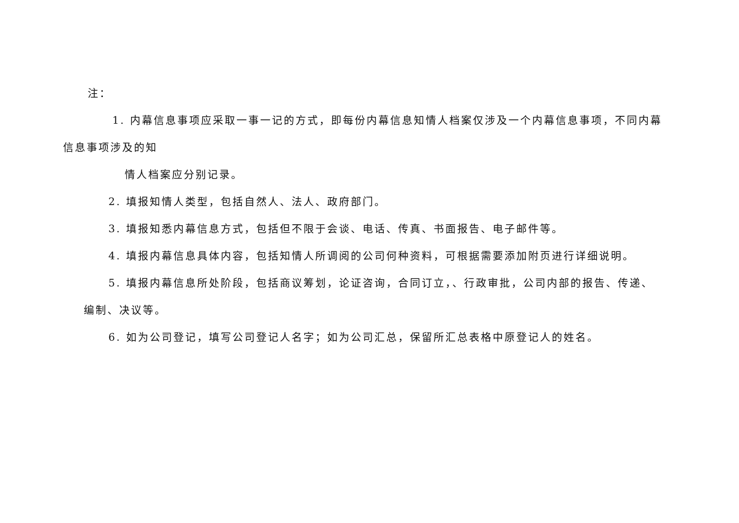注：
1. 内幕信息事项应采取一事一记的方式，即每份内幕信息知情人档案仅涉及一个内幕信息事项，不同内幕
信息事项涉及的知
情人档案应分别记录。
2. 填报知情人类型，包括自然人、法人、政府部门。
3. 填报知悉内幕信息方式，包括但不限于会谈、电话、传真、书面报告、电子邮件等。
4. 填报内幕信息具体内容，包括知情人所调阅的公司何种资料，可根据需要添加附页进行详细说明。
5. 填报内幕信息所处阶段，包括商议筹划，论证咨询，合同订立，、行政审批，公司内部的报告、传递、
编制、决议等。
6. 如为公司登记，填写公司登记人名字；如为公司汇总，保留所汇总表格中原登记人的姓名。